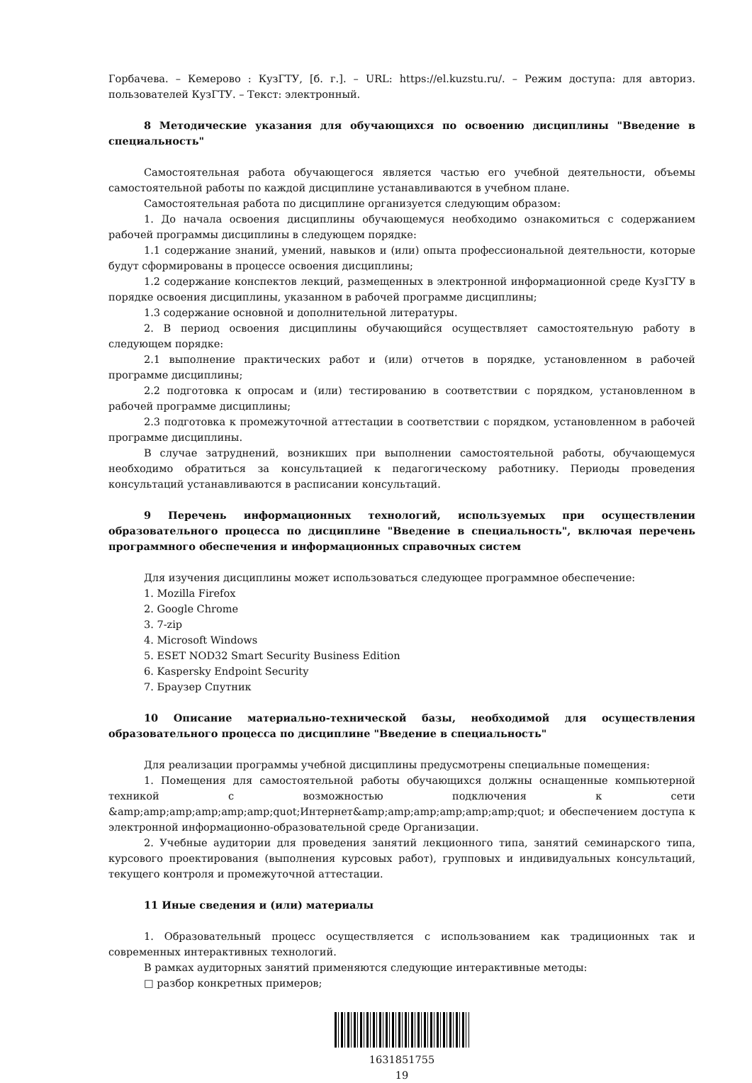Горбачева. – Кемерово : КузГТУ, [б. г.]. – URL: https://el.kuzstu.ru/. – Режим доступа: для авториз. пользователей КузГТУ. – Текст: электронный.
8 Методические указания для обучающихся по освоению дисциплины "Введение в специальность"
Самостоятельная работа обучающегося является частью его учебной деятельности, объемы самостоятельной работы по каждой дисциплине устанавливаются в учебном плане.
Самостоятельная работа по дисциплине организуется следующим образом:
1. До начала освоения дисциплины обучающемуся необходимо ознакомиться с содержанием рабочей программы дисциплины в следующем порядке:
1.1 содержание знаний, умений, навыков и (или) опыта профессиональной деятельности, которые будут сформированы в процессе освоения дисциплины;
1.2 содержание конспектов лекций, размещенных в электронной информационной среде КузГТУ в порядке освоения дисциплины, указанном в рабочей программе дисциплины;
1.3 содержание основной и дополнительной литературы.
2. В период освоения дисциплины обучающийся осуществляет самостоятельную работу в следующем порядке:
2.1 выполнение практических работ и (или) отчетов в порядке, установленном в рабочей программе дисциплины;
2.2 подготовка к опросам и (или) тестированию в соответствии с порядком, установленном в рабочей программе дисциплины;
2.3 подготовка к промежуточной аттестации в соответствии с порядком, установленном в рабочей программе дисциплины.
В случае затруднений, возникших при выполнении самостоятельной работы, обучающемуся необходимо обратиться за консультацией к педагогическому работнику. Периоды проведения консультаций устанавливаются в расписании консультаций.
9 Перечень информационных технологий, используемых при осуществлении образовательного процесса по дисциплине "Введение в специальность", включая перечень программного обеспечения и информационных справочных систем
Для изучения дисциплины может использоваться следующее программное обеспечение:
1. Mozilla Firefox
2. Google Chrome
3. 7-zip
4. Microsoft Windows
5. ESET NOD32 Smart Security Business Edition
6. Kaspersky Endpoint Security
7. Браузер Спутник
10 Описание материально-технической базы, необходимой для осуществления образовательного процесса по дисциплине "Введение в специальность"
Для реализации программы учебной дисциплины предусмотрены специальные помещения:
1. Помещения для самостоятельной работы обучающихся должны оснащенные компьютерной техникой с возможностью подключения к сети &amp;amp;amp;amp;amp;amp;quot;Интернет&amp;amp;amp;amp;amp;amp;quot; и обеспечением доступа к электронной информационно-образовательной среде Организации.
2. Учебные аудитории для проведения занятий лекционного типа, занятий семинарского типа, курсового проектирования (выполнения курсовых работ), групповых и индивидуальных консультаций, текущего контроля и промежуточной аттестации.
11 Иные сведения и (или) материалы
1. Образовательный процесс осуществляется с использованием как традиционных так и современных интерактивных технологий.
В рамках аудиторных занятий применяются следующие интерактивные методы:
□ разбор конкретных примеров;
1631851755
19